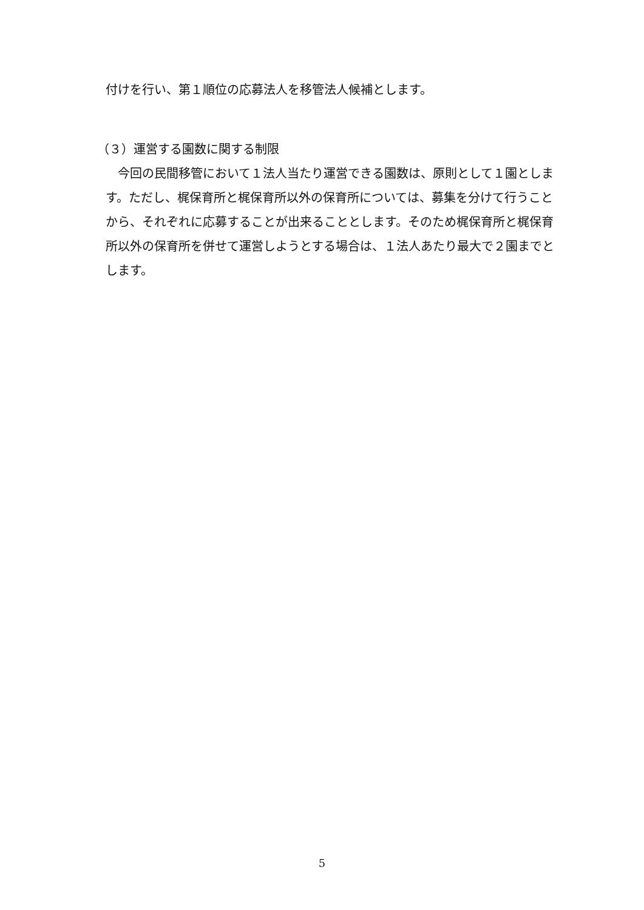付けを行い、第１順位の応募法人を移管法人候補とします。
（３）運営する園数に関する制限
　今回の民間移管において１法人当たり運営できる園数は、原則として１園とします。ただし、梶保育所と梶保育所以外の保育所については、募集を分けて行うことから、それぞれに応募することが出来ることとします。そのため梶保育所と梶保育所以外の保育所を併せて運営しようとする場合は、１法人あたり最大で２園までとします。
5